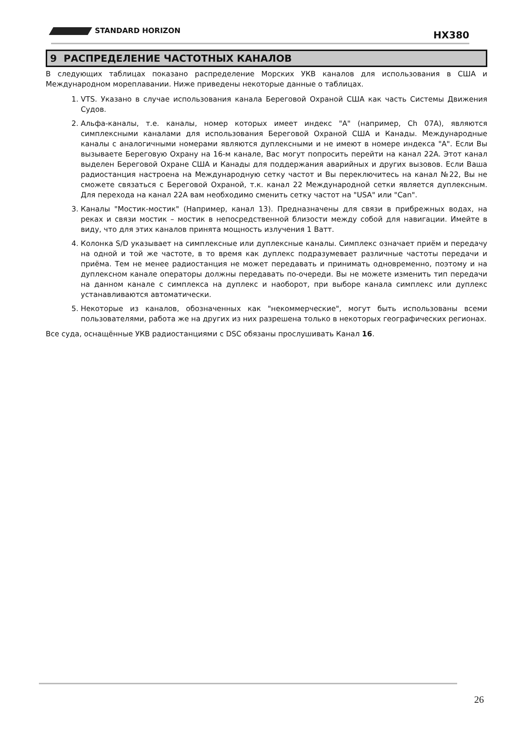STANDARD HORIZON HX380
9 РАСПРЕДЕЛЕНИЕ ЧАСТОТНЫХ КАНАЛОВ
В следующих таблицах показано распределение Морских УКВ каналов для использования в США и Международном мореплавании. Ниже приведены некоторые данные о таблицах.
1. VTS. Указано в случае использования канала Береговой Охраной США как часть Системы Движения Судов.
2. Альфа-каналы, т.е. каналы, номер которых имеет индекс "A" (например, Ch 07A), являются симплексными каналами для использования Береговой Охраной США и Канады. Международные каналы с аналогичными номерами являются дуплексными и не имеют в номере индекса "A". Если Вы вызываете Береговую Охрану на 16-м канале, Вас могут попросить перейти на канал 22A. Этот канал выделен Береговой Охране США и Канады для поддержания аварийных и других вызовов. Если Ваша радиостанция настроена на Международную сетку частот и Вы переключитесь на канал №22, Вы не сможете связаться с Береговой Охраной, т.к. канал 22 Международной сетки является дуплексным. Для перехода на канал 22A вам необходимо сменить сетку частот на "USA" или "Can".
3. Каналы "Мостик-мостик" (Например, канал 13). Предназначены для связи в прибрежных водах, на реках и связи мостик – мостик в непосредственной близости между собой для навигации. Имейте в виду, что для этих каналов принята мощность излучения 1 Ватт.
4. Колонка S/D указывает на симплексные или дуплексные каналы. Симплекс означает приём и передачу на одной и той же частоте, в то время как дуплекс подразумевает различные частоты передачи и приёма. Тем не менее радиостанция не может передавать и принимать одновременно, поэтому и на дуплексном канале операторы должны передавать по-очереди. Вы не можете изменить тип передачи на данном канале с симплекса на дуплекс и наоборот, при выборе канала симплекс или дуплекс устанавливаются автоматически.
5. Некоторые из каналов, обозначенных как "некоммерческие", могут быть использованы всеми пользователями, работа же на других из них разрешена только в некоторых географических регионах.
Все суда, оснащённые УКВ радиостанциями с DSC обязаны прослушивать Канал 16.
26